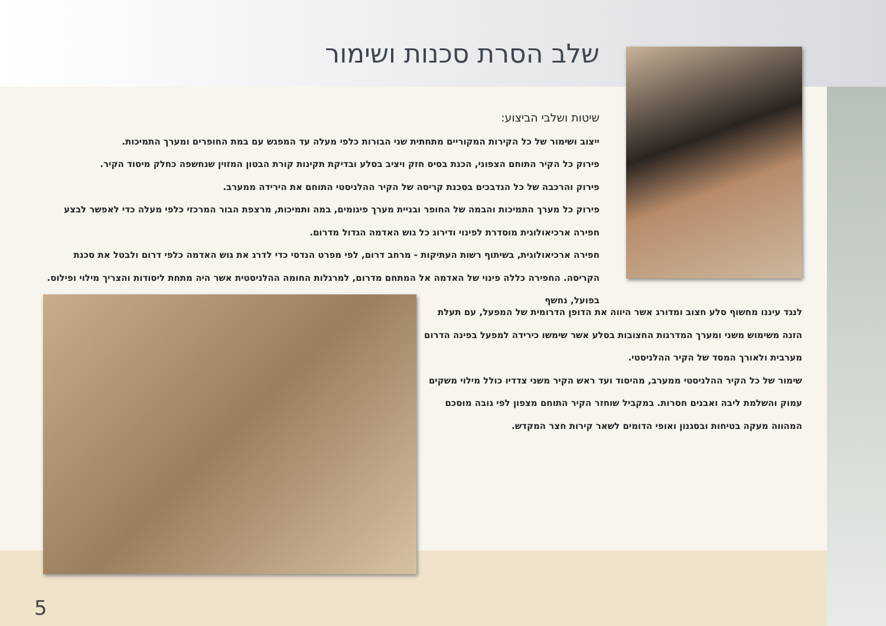שלב הסרת סכנות ושימור
שיטות ושלבי הביצוע:
ייצוב ושימור של כל הקירות המקוריים מתחתית שני הבורות כלפי מעלה עד המפגש עם במת החופרים ומערך התמיכות.
פירוק כל הקיר התוחם הצפוני, הכנת בסיס חזק ויציב בסלע ובדיקת תקינות קורת הבטון המזוין שנחשפה כחלק מיסוד הקיר.
פירוק והרכבה של כל הנדבכים בסכנת קריסה של הקיר ההלניסטי התוחם את הירידה ממערב.
פירוק כל מערך התמיכות והבמה של החופר ובניית מערך פיגומים, במה ותמיכות, מרצפת הבור המרכזי כלפי מעלה כדי לאפשר לבצע חפירה ארכיאולוגית מוסדרת לפינוי ודירוג כל גוש האדמה הגדול מדרום.
חפירה ארכיאולוגית, בשיתוף רשות העתיקות - מרחב דרום, לפי מפרט הנדסי כדי לדרג את גוש האדמה כלפי דרום ולבטל את סכנת הקריסה. החפירה כללה פינוי של האדמה אל המתחם מדרום, למרגלות החומה ההלניסטית אשר היה מתחת ליסודות והצריך מילוי ופילוס. בפועל, נחשף
לנגד עיננו מחשוף סלע חצוב ומדורג אשר היווה את הדופן הדרומית של המפעל, עם תעלת הזנה משימוש משני ומערך המדרגות החצובות בסלע אשר שימשו כירידה למפעל בפינה הדרום מערבית ולאורך המסד של הקיר ההלניסטי.
שימור של כל הקיר ההלניסטי ממערב, מהיסוד ועד ראש הקיר משני צדדיו כולל מילוי משקים עמוק והשלמת ליבה ואבנים חסרות. במקביל שוחזר הקיר התוחם מצפון לפי גובה מוסכם המהווה מעקה בטיחות ובסגנון ואופי הדומים לשאר קירות חצר המקדש.
5